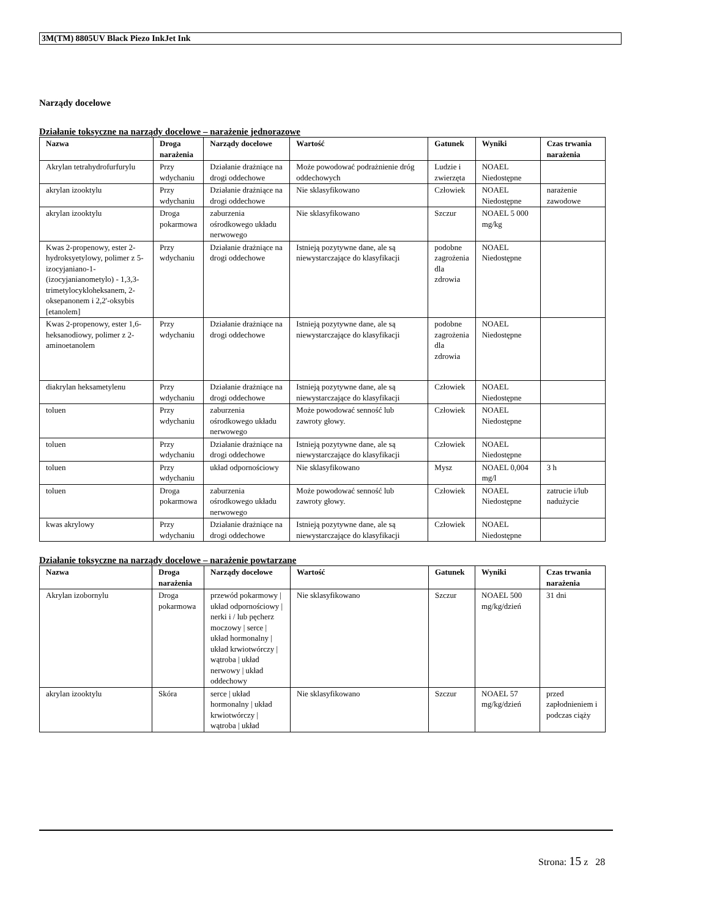3M(TM) 8805UV Black Piezo InkJet Ink
Narządy docelowe
Działanie toksyczne na narządy docelowe – narażenie jednorazowe
| Nazwa | Droga narażenia | Narządy docelowe | Wartość | Gatunek | Wyniki | Czas trwania narażenia |
| --- | --- | --- | --- | --- | --- | --- |
| Akrylan tetrahydrofurfurylu | Przy wdychaniu | Działanie drażniące na drogi oddechowe | Może powodować podrażnienie dróg oddechowych | Ludzie i zwierzęta | NOAEL Niedostępne | |
| akrylan izooktylu | Przy wdychaniu | Działanie drażniące na drogi oddechowe | Nie sklasyfikowano | Człowiek | NOAEL Niedostępne | narażenie zawodowe |
| akrylan izooktylu | Droga pokarmowa | zaburzenia ośrodkowego układu nerwowego | Nie sklasyfikowano | Szczur | NOAEL 5 000 mg/kg | |
| Kwas 2-propenowy, ester 2-hydroksyetylowy, polimer z 5-izocyjaniano-1- (izocyjanianometylo) - 1,3,3-trimetylocykloheksanem, 2-oksepanonem i 2,2'-oksybis [etanolem] | Przy wdychaniu | Działanie drażniące na drogi oddechowe | Istnieją pozytywne dane, ale są niewystarczające do klasyfikacji | podobne zagrożenia dla zdrowia | NOAEL Niedostępne | |
| Kwas 2-propenowy, ester 1,6-heksanodiowy, polimer z 2-aminoetanolem | Przy wdychaniu | Działanie drażniące na drogi oddechowe | Istnieją pozytywne dane, ale są niewystarczające do klasyfikacji | podobne zagrożenia dla zdrowia | NOAEL Niedostępne | |
| diakrylan heksametylenu | Przy wdychaniu | Działanie drażniące na drogi oddechowe | Istnieją pozytywne dane, ale są niewystarczające do klasyfikacji | Człowiek | NOAEL Niedostępne | |
| toluen | Przy wdychaniu | zaburzenia ośrodkowego układu nerwowego | Może powodować senność lub zawroty głowy. | Człowiek | NOAEL Niedostępne | |
| toluen | Przy wdychaniu | Działanie drażniące na drogi oddechowe | Istnieją pozytywne dane, ale są niewystarczające do klasyfikacji | Człowiek | NOAEL Niedostępne | |
| toluen | Przy wdychaniu | układ odpornościowy | Nie sklasyfikowano | Mysz | NOAEL 0,004 mg/l | 3 h |
| toluen | Droga pokarmowa | zaburzenia ośrodkowego układu nerwowego | Może powodować senność lub zawroty głowy. | Człowiek | NOAEL Niedostępne | zatrucie i/lub nadużycie |
| kwas akrylowy | Przy wdychaniu | Działanie drażniące na drogi oddechowe | Istnieją pozytywne dane, ale są niewystarczające do klasyfikacji | Człowiek | NOAEL Niedostępne | |
Działanie toksyczne na narządy docelowe – narażenie powtarzane
| Nazwa | Droga narażenia | Narządy docelowe | Wartość | Gatunek | Wyniki | Czas trwania narażenia |
| --- | --- | --- | --- | --- | --- | --- |
| Akrylan izobornylu | Droga pokarmowa | przewód pokarmowy / układ odpornościowy / nerki i / lub pęcherz moczowy / serce / układ hormonalny / układ krwiotwórczy / wątroba / układ nerwowy / układ oddechowy | Nie sklasyfikowano | Szczur | NOAEL 500 mg/kg/dzień | 31 dni |
| akrylan izooktylu | Skóra | serce / układ hormonalny / układ krwiotwórczy / wątroba / układ | Nie sklasyfikowano | Szczur | NOAEL 57 mg/kg/dzień | przed zapłodnieniem i podczas ciąży |
Strona: 15 z 28